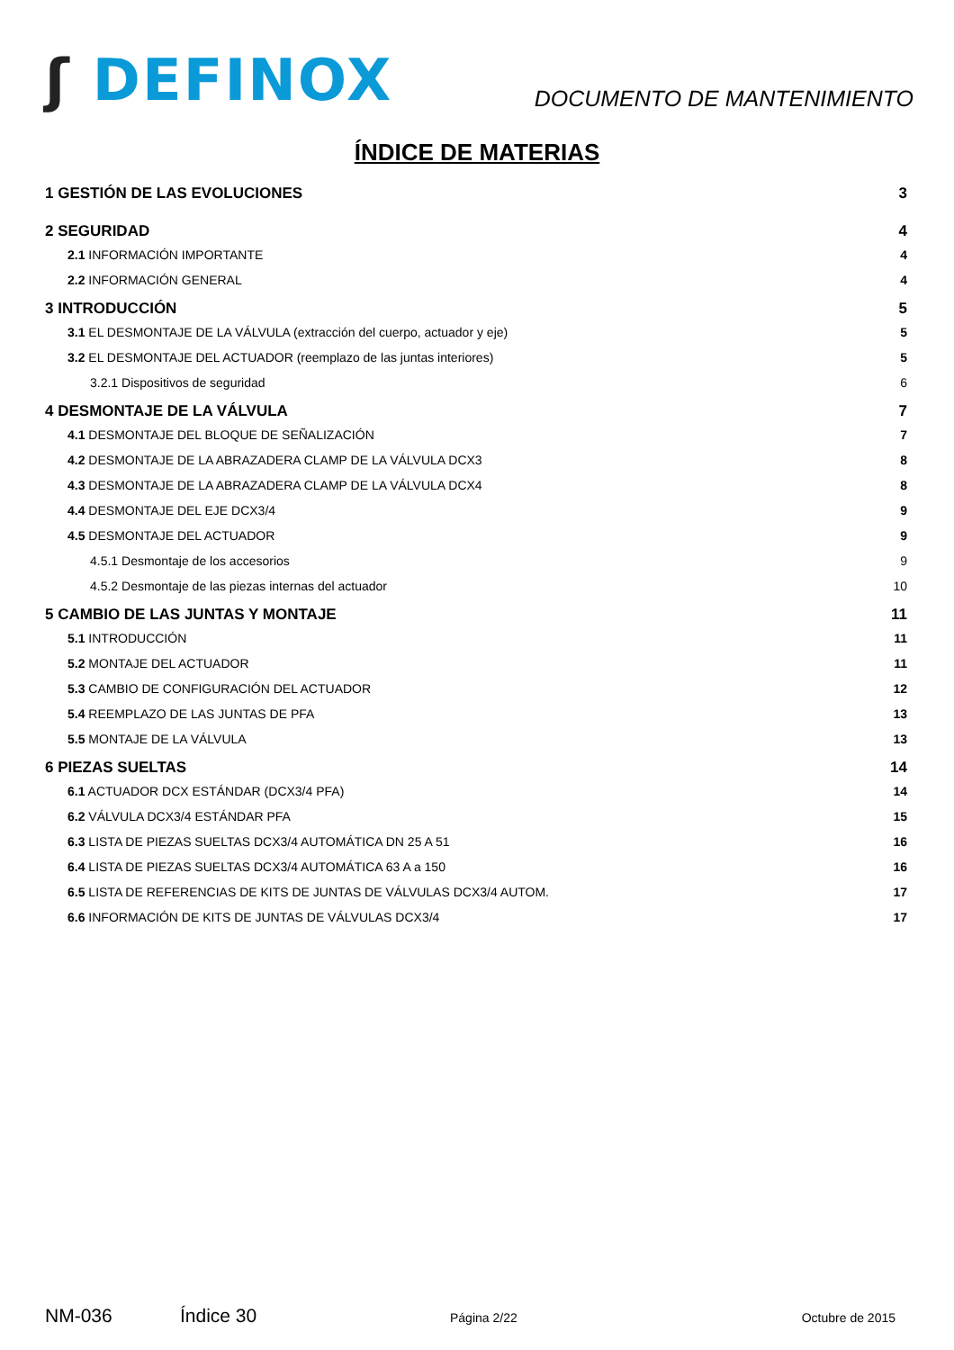ʃ DEFINOX
DOCUMENTO DE MANTENIMIENTO
ÍNDICE DE MATERIAS
1 GESTIÓN DE LAS EVOLUCIONES 3
2 SEGURIDAD 4
2.1 INFORMACIÓN IMPORTANTE 4
2.2 INFORMACIÓN GENERAL 4
3 INTRODUCCIÓN 5
3.1 EL DESMONTAJE DE LA VÁLVULA (extracción del cuerpo, actuador y eje) 5
3.2 EL DESMONTAJE DEL ACTUADOR (reemplazo de las juntas interiores) 5
3.2.1 Dispositivos de seguridad 6
4 DESMONTAJE DE LA VÁLVULA 7
4.1 DESMONTAJE DEL BLOQUE DE SEÑALIZACIÓN 7
4.2 DESMONTAJE DE LA ABRAZADERA CLAMP DE LA VÁLVULA DCX3 8
4.3 DESMONTAJE DE LA ABRAZADERA CLAMP DE LA VÁLVULA DCX4 8
4.4 DESMONTAJE DEL EJE DCX3/4 9
4.5 DESMONTAJE DEL ACTUADOR 9
4.5.1 Desmontaje de los accesorios 9
4.5.2 Desmontaje de las piezas internas del actuador 10
5 CAMBIO DE LAS JUNTAS Y MONTAJE 11
5.1 INTRODUCCIÓN 11
5.2 MONTAJE DEL ACTUADOR 11
5.3 CAMBIO DE CONFIGURACIÓN DEL ACTUADOR 12
5.4 REEMPLAZO DE LAS JUNTAS DE PFA 13
5.5 MONTAJE DE LA VÁLVULA 13
6 PIEZAS SUELTAS 14
6.1 ACTUADOR DCX ESTÁNDAR (DCX3/4 PFA) 14
6.2 VÁLVULA DCX3/4 ESTÁNDAR PFA 15
6.3 LISTA DE PIEZAS SUELTAS DCX3/4 AUTOMÁTICA DN 25 A 51 16
6.4 LISTA DE PIEZAS SUELTAS DCX3/4 AUTOMÁTICA 63 A a 150 16
6.5 LISTA DE REFERENCIAS DE KITS DE JUNTAS DE VÁLVULAS DCX3/4 AUTOM. 17
6.6 INFORMACIÓN DE KITS DE JUNTAS DE VÁLVULAS DCX3/4 17
NM-036 Índice 30 Página 2/22 Octubre de 2015